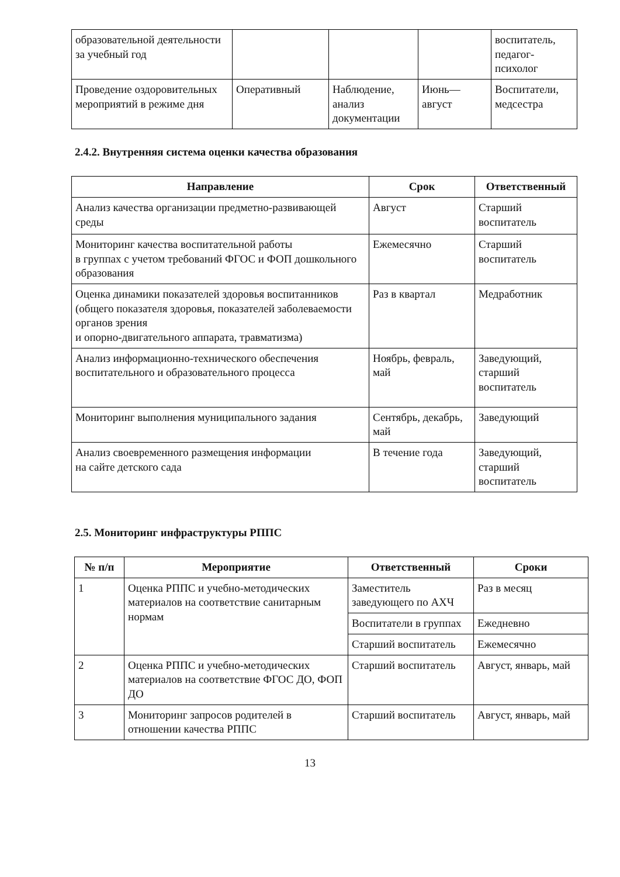| образовательной деятельности за учебный год | | | | воспитатель, педагог-психолог |
| Проведение оздоровительных мероприятий в режиме дня | Оперативный | Наблюдение, анализ документации | Июнь—август | Воспитатели, медсестра |
2.4.2. Внутренняя система оценки качества образования
| Направление | Срок | Ответственный |
| --- | --- | --- |
| Анализ качества организации предметно-развивающей среды | Август | Старший воспитатель |
| Мониторинг качества воспитательной работы в группах с учетом требований ФГОС и ФОП дошкольного образования | Ежемесячно | Старший воспитатель |
| Оценка динамики показателей здоровья воспитанников (общего показателя здоровья, показателей заболеваемости органов зрения и опорно-двигательного аппарата, травматизма) | Раз в квартал | Медработник |
| Анализ информационно-технического обеспечения воспитательного и образовательного процесса | Ноябрь, февраль, май | Заведующий, старший воспитатель |
| Мониторинг выполнения муниципального задания | Сентябрь, декабрь, май | Заведующий |
| Анализ своевременного размещения информации на сайте детского сада | В течение года | Заведующий, старший воспитатель |
2.5. Мониторинг инфраструктуры РППС
| № п/п | Мероприятие | Ответственный | Сроки |
| --- | --- | --- | --- |
| 1 | Оценка РППС и учебно-методических материалов на соответствие санитарным нормам | Заместитель заведующего по АХЧ | Раз в месяц |
| | | Воспитатели в группах | Ежедневно |
| | | Старший воспитатель | Ежемесячно |
| 2 | Оценка РППС и учебно-методических материалов на соответствие ФГОС ДО, ФОП ДО | Старший воспитатель | Август, январь, май |
| 3 | Мониторинг запросов родителей в отношении качества РППС | Старший воспитатель | Август, январь, май |
13